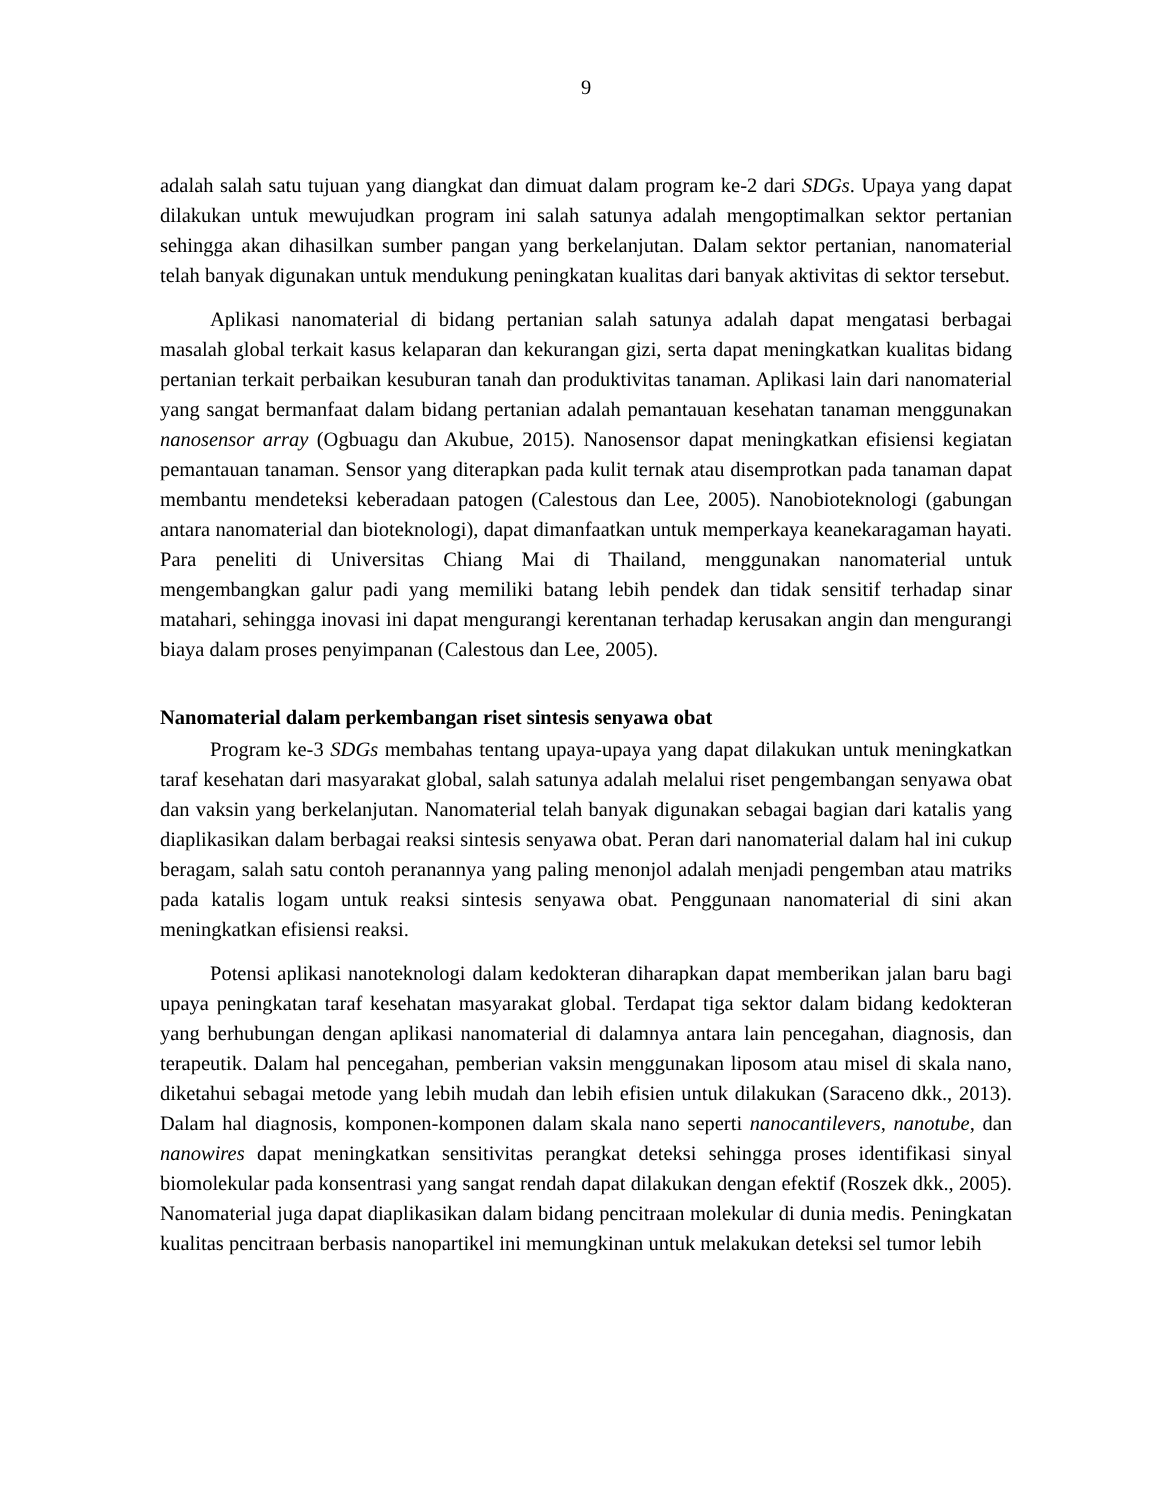9
adalah salah satu tujuan yang diangkat dan dimuat dalam program ke-2 dari SDGs. Upaya yang dapat dilakukan untuk mewujudkan program ini salah satunya adalah mengoptimalkan sektor pertanian sehingga akan dihasilkan sumber pangan yang berkelanjutan. Dalam sektor pertanian, nanomaterial telah banyak digunakan untuk mendukung peningkatan kualitas dari banyak aktivitas di sektor tersebut.
Aplikasi nanomaterial di bidang pertanian salah satunya adalah dapat mengatasi berbagai masalah global terkait kasus kelaparan dan kekurangan gizi, serta dapat meningkatkan kualitas bidang pertanian terkait perbaikan kesuburan tanah dan produktivitas tanaman. Aplikasi lain dari nanomaterial yang sangat bermanfaat dalam bidang pertanian adalah pemantauan kesehatan tanaman menggunakan nanosensor array (Ogbuagu dan Akubue, 2015). Nanosensor dapat meningkatkan efisiensi kegiatan pemantauan tanaman. Sensor yang diterapkan pada kulit ternak atau disemprotkan pada tanaman dapat membantu mendeteksi keberadaan patogen (Calestous dan Lee, 2005). Nanobioteknologi (gabungan antara nanomaterial dan bioteknologi), dapat dimanfaatkan untuk memperkaya keanekaragaman hayati. Para peneliti di Universitas Chiang Mai di Thailand, menggunakan nanomaterial untuk mengembangkan galur padi yang memiliki batang lebih pendek dan tidak sensitif terhadap sinar matahari, sehingga inovasi ini dapat mengurangi kerentanan terhadap kerusakan angin dan mengurangi biaya dalam proses penyimpanan (Calestous dan Lee, 2005).
Nanomaterial dalam perkembangan riset sintesis senyawa obat
Program ke-3 SDGs membahas tentang upaya-upaya yang dapat dilakukan untuk meningkatkan taraf kesehatan dari masyarakat global, salah satunya adalah melalui riset pengembangan senyawa obat dan vaksin yang berkelanjutan. Nanomaterial telah banyak digunakan sebagai bagian dari katalis yang diaplikasikan dalam berbagai reaksi sintesis senyawa obat. Peran dari nanomaterial dalam hal ini cukup beragam, salah satu contoh peranannya yang paling menonjol adalah menjadi pengemban atau matriks pada katalis logam untuk reaksi sintesis senyawa obat. Penggunaan nanomaterial di sini akan meningkatkan efisiensi reaksi.
Potensi aplikasi nanoteknologi dalam kedokteran diharapkan dapat memberikan jalan baru bagi upaya peningkatan taraf kesehatan masyarakat global. Terdapat tiga sektor dalam bidang kedokteran yang berhubungan dengan aplikasi nanomaterial di dalamnya antara lain pencegahan, diagnosis, dan terapeutik. Dalam hal pencegahan, pemberian vaksin menggunakan liposom atau misel di skala nano, diketahui sebagai metode yang lebih mudah dan lebih efisien untuk dilakukan (Saraceno dkk., 2013). Dalam hal diagnosis, komponen-komponen dalam skala nano seperti nanocantilevers, nanotube, dan nanowires dapat meningkatkan sensitivitas perangkat deteksi sehingga proses identifikasi sinyal biomolekular pada konsentrasi yang sangat rendah dapat dilakukan dengan efektif (Roszek dkk., 2005). Nanomaterial juga dapat diaplikasikan dalam bidang pencitraan molekular di dunia medis. Peningkatan kualitas pencitraan berbasis nanopartikel ini memungkinan untuk melakukan deteksi sel tumor lebih